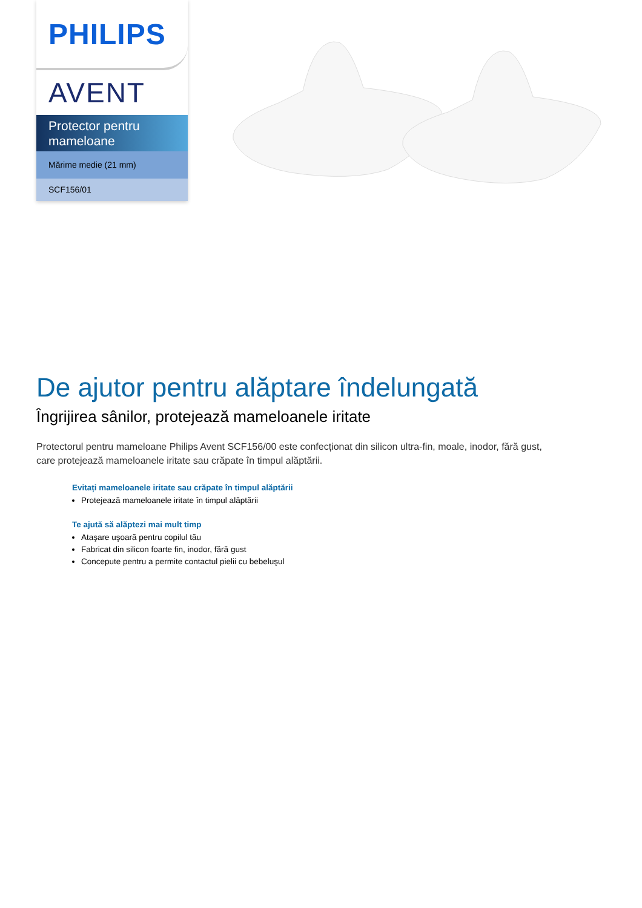PHILIPS
AVENT
Protector pentru mameloane
Mărime medie (21 mm)
SCF156/01
De ajutor pentru alăptare îndelungată
Îngrijirea sânilor, protejează mameloanele iritate
Protectorul pentru mameloane Philips Avent SCF156/00 este confecționat din silicon ultra-fin, moale, inodor, fără gust, care protejează mameloanele iritate sau crăpate în timpul alăptării.
Evitați mameloanele iritate sau crăpate în timpul alăptării
Protejează mameloanele iritate în timpul alăptării
Te ajută să alăptezi mai mult timp
Ataşare uşoară pentru copilul tău
Fabricat din silicon foarte fin, inodor, fără gust
Concepute pentru a permite contactul pielii cu bebeluşul